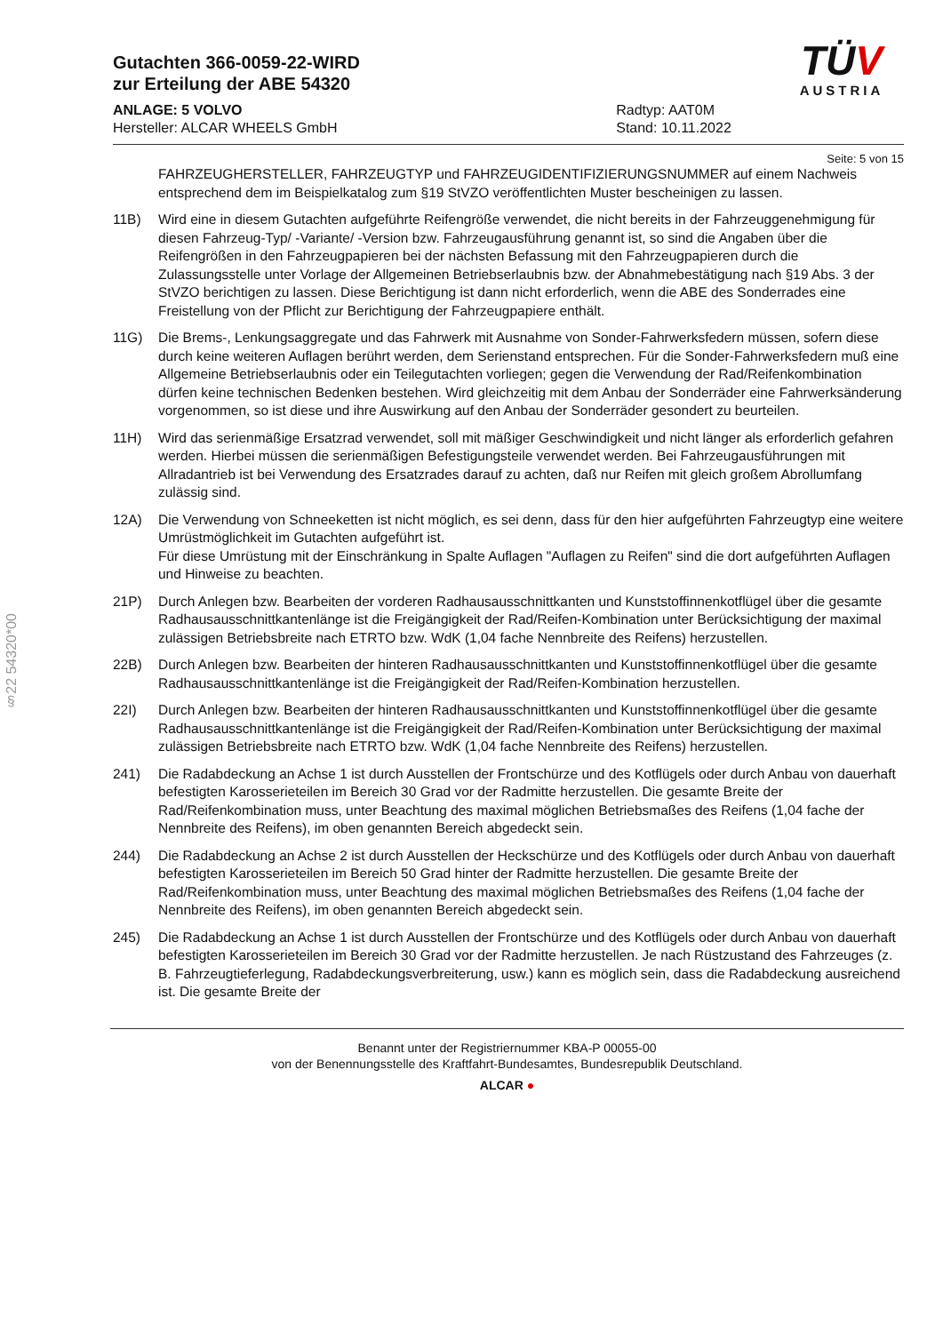§22 54320*00
Gutachten 366-0059-22-WIRD
zur Erteilung der ABE 54320
ANLAGE: 5 VOLVO
Hersteller: ALCAR WHEELS GmbH
Radtyp: AAT0M
Stand: 10.11.2022
TÜV
AUSTRIA
Seite: 5 von 15
FAHRZEUGHERSTELLER, FAHRZEUGTYP und FAHRZEUGIDENTIFIZIERUNGSNUMMER auf einem Nachweis entsprechend dem im Beispielkatalog zum §19 StVZO veröffentlichten Muster bescheinigen zu lassen.
11B) Wird eine in diesem Gutachten aufgeführte Reifengröße verwendet, die nicht bereits in der Fahrzeuggenehmigung für diesen Fahrzeug-Typ/ -Variante/ -Version bzw. Fahrzeugausführung genannt ist, so sind die Angaben über die Reifengrößen in den Fahrzeugpapieren bei der nächsten Befassung mit den Fahrzeugpapieren durch die Zulassungsstelle unter Vorlage der Allgemeinen Betriebserlaubnis bzw. der Abnahmebestätigung nach §19 Abs. 3 der StVZO berichtigen zu lassen. Diese Berichtigung ist dann nicht erforderlich, wenn die ABE des Sonderrades eine Freistellung von der Pflicht zur Berichtigung der Fahrzeugpapiere enthält.
11G) Die Brems-, Lenkungsaggregate und das Fahrwerk mit Ausnahme von Sonder-Fahrwerksfedern müssen, sofern diese durch keine weiteren Auflagen berührt werden, dem Serienstand entsprechen. Für die Sonder-Fahrwerksfedern muß eine Allgemeine Betriebserlaubnis oder ein Teilegutachten vorliegen; gegen die Verwendung der Rad/Reifenkombination dürfen keine technischen Bedenken bestehen. Wird gleichzeitig mit dem Anbau der Sonderräder eine Fahrwerksänderung vorgenommen, so ist diese und ihre Auswirkung auf den Anbau der Sonderräder gesondert zu beurteilen.
11H) Wird das serienmäßige Ersatzrad verwendet, soll mit mäßiger Geschwindigkeit und nicht länger als erforderlich gefahren werden. Hierbei müssen die serienmäßigen Befestigungsteile verwendet werden. Bei Fahrzeugausführungen mit Allradantrieb ist bei Verwendung des Ersatzrades darauf zu achten, daß nur Reifen mit gleich großem Abrollumfang zulässig sind.
12A) Die Verwendung von Schneeketten ist nicht möglich, es sei denn, dass für den hier aufgeführten Fahrzeugtyp eine weitere Umrüstmöglichkeit im Gutachten aufgeführt ist.
Für diese Umrüstung mit der Einschränkung in Spalte Auflagen "Auflagen zu Reifen" sind die dort aufgeführten Auflagen und Hinweise zu beachten.
21P) Durch Anlegen bzw. Bearbeiten der vorderen Radhausausschnittkanten und Kunststoffinnenkotflügel über die gesamte Radhausausschnittkantenlänge ist die Freigängigkeit der Rad/Reifen-Kombination unter Berücksichtigung der maximal zulässigen Betriebsbreite nach ETRTO bzw. WdK (1,04 fache Nennbreite des Reifens) herzustellen.
22B) Durch Anlegen bzw. Bearbeiten der hinteren Radhausausschnittkanten und Kunststoffinnenkotflügel über die gesamte Radhausausschnittkantenlänge ist die Freigängigkeit der Rad/Reifen-Kombination herzustellen.
22I) Durch Anlegen bzw. Bearbeiten der hinteren Radhausausschnittkanten und Kunststoffinnenkotflügel über die gesamte Radhausausschnittkantenlänge ist die Freigängigkeit der Rad/Reifen-Kombination unter Berücksichtigung der maximal zulässigen Betriebsbreite nach ETRTO bzw. WdK (1,04 fache Nennbreite des Reifens) herzustellen.
241) Die Radabdeckung an Achse 1 ist durch Ausstellen der Frontschürze und des Kotflügels oder durch Anbau von dauerhaft befestigten Karosserieteilen im Bereich 30 Grad vor der Radmitte herzustellen. Die gesamte Breite der Rad/Reifenkombination muss, unter Beachtung des maximal möglichen Betriebsmaßes des Reifens (1,04 fache der Nennbreite des Reifens), im oben genannten Bereich abgedeckt sein.
244) Die Radabdeckung an Achse 2 ist durch Ausstellen der Heckschürze und des Kotflügels oder durch Anbau von dauerhaft befestigten Karosserieteilen im Bereich 50 Grad hinter der Radmitte herzustellen. Die gesamte Breite der Rad/Reifenkombination muss, unter Beachtung des maximal möglichen Betriebsmaßes des Reifens (1,04 fache der Nennbreite des Reifens), im oben genannten Bereich abgedeckt sein.
245) Die Radabdeckung an Achse 1 ist durch Ausstellen der Frontschürze und des Kotflügels oder durch Anbau von dauerhaft befestigten Karosserieteilen im Bereich 30 Grad vor der Radmitte herzustellen. Je nach Rüstzustand des Fahrzeuges (z. B. Fahrzeugtieferlegung, Radabdeckungsverbreiterung, usw.) kann es möglich sein, dass die Radabdeckung ausreichend ist. Die gesamte Breite der
Benannt unter der Registriernummer KBA-P 00055-00
von der Benennungsstelle des Kraftfahrt-Bundesamtes, Bundesrepublik Deutschland.
ALCAR ●